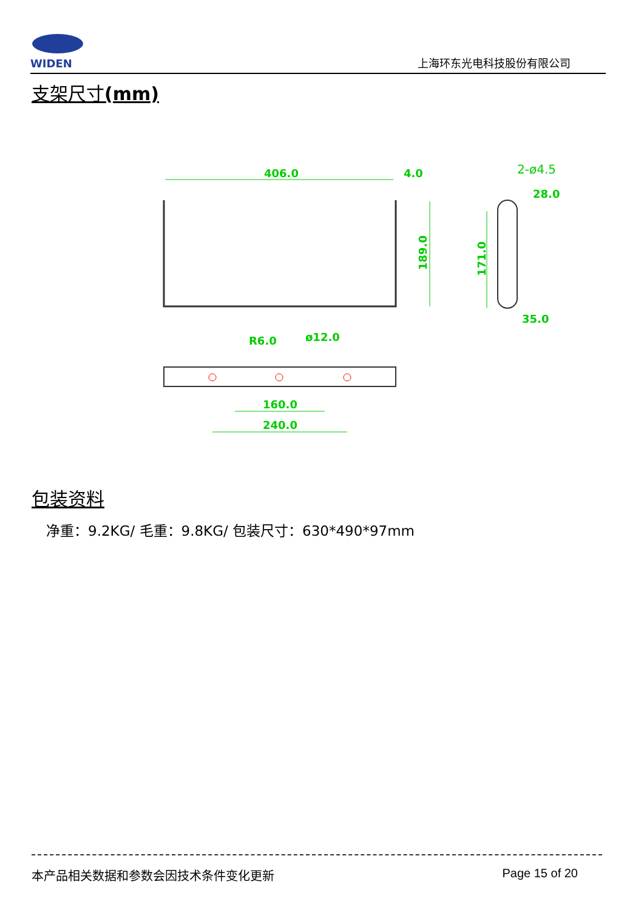WIDEN
上海环东光电科技股份有限公司
支架尺寸(mm)
406.0
4.0
189.0
2-ø4.5
28.0
171.0
35.0
R6.0
ø12.0
160.0
240.0
包装资料
净重：9.2KG/ 毛重：9.8KG/ 包装尺寸：630*490*97mm
本产品相关数据和参数会因技术条件变化更新 Page 15 of 20